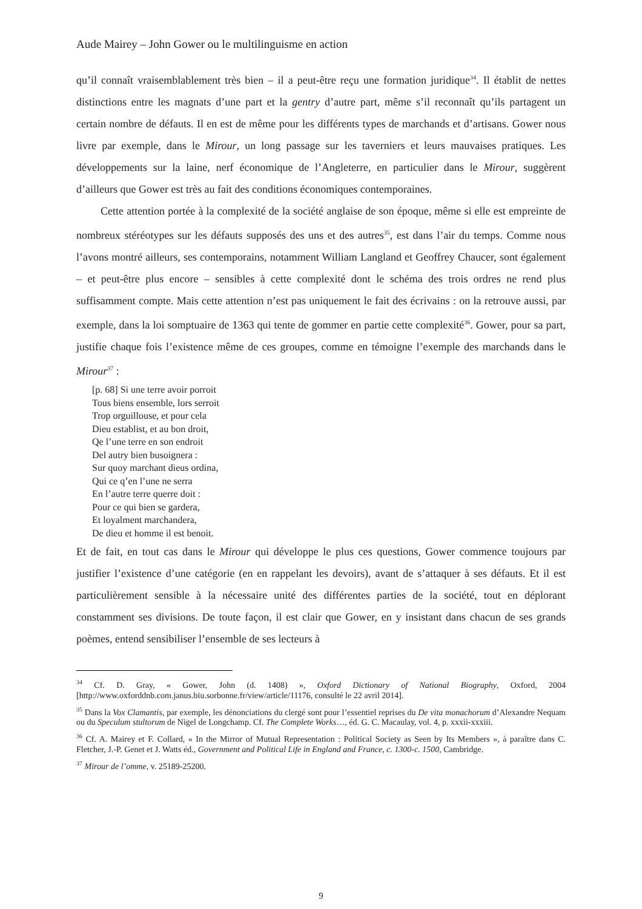Aude Mairey – John Gower ou le multilinguisme en action
qu’il connaît vraisemblablement très bien – il a peut-être reçu une formation juridique<sup>34</sup>. Il établit de nettes distinctions entre les magnats d’une part et la gentry d’autre part, même s’il reconnaît qu’ils partagent un certain nombre de défauts. Il en est de même pour les différents types de marchands et d’artisans. Gower nous livre par exemple, dans le Mirour, un long passage sur les taverniers et leurs mauvaises pratiques. Les développements sur la laine, nerf économique de l’Angleterre, en particulier dans le Mirour, suggèrent d’ailleurs que Gower est très au fait des conditions économiques contemporaines.
Cette attention portée à la complexité de la société anglaise de son époque, même si elle est empreinte de nombreux stéréotypes sur les défauts supposés des uns et des autres<sup>35</sup>, est dans l’air du temps. Comme nous l’avons montré ailleurs, ses contemporains, notamment William Langland et Geoffrey Chaucer, sont également – et peut-être plus encore – sensibles à cette complexité dont le schéma des trois ordres ne rend plus suffisamment compte. Mais cette attention n’est pas uniquement le fait des écrivains : on la retrouve aussi, par exemple, dans la loi somptuaire de 1363 qui tente de gommer en partie cette complexité<sup>36</sup>. Gower, pour sa part, justifie chaque fois l’existence même de ces groupes, comme en témoigne l’exemple des marchands dans le Mirour<sup>37</sup> :
[p. 68] Si une terre avoir porroit
Tous biens ensemble, lors serroit
Trop orguillouse, et pour cela
Dieu establist, et au bon droit,
Qe l’une terre en son endroit
Del autry bien busoignera :
Sur quoy marchant dieus ordina,
Qui ce q’en l’une ne serra
En l’autre terre querre doit :
Pour ce qui bien se gardera,
Et loyalment marchandera,
De dieu et homme il est benoit.
Et de fait, en tout cas dans le Mirour qui développe le plus ces questions, Gower commence toujours par justifier l’existence d’une catégorie (en en rappelant les devoirs), avant de s’attaquer à ses défauts. Et il est particulièrement sensible à la nécessaire unité des différentes parties de la société, tout en déplorant constamment ses divisions. De toute façon, il est clair que Gower, en y insistant dans chacun de ses grands poèmes, entend sensibiliser l’ensemble de ses lecteurs à
<sup>34</sup> Cf. D. Gray, « Gower, John (d. 1408) », Oxford Dictionary of National Biography, Oxford, 2004 [http://www.oxforddnb.com.janus.biu.sorbonne.fr/view/article/11176, consulté le 22 avril 2014].
<sup>35</sup> Dans la Vox Clamantis, par exemple, les dénonciations du clergé sont pour l’essentiel reprises du De vita monachorum d’Alexandre Nequam ou du Speculum stultorum de Nigel de Longchamp. Cf. The Complete Works…, éd. G. C. Macaulay, vol. 4, p. xxxii-xxxiii.
<sup>36</sup> Cf. A. Mairey et F. Collard, « In the Mirror of Mutual Representation : Political Society as Seen by Its Members », à paraître dans C. Fletcher, J.-P. Genet et J. Watts éd., Government and Political Life in England and France, c. 1300-c. 1500, Cambridge.
<sup>37</sup> Mirour de l’omme, v. 25189-25200.
9